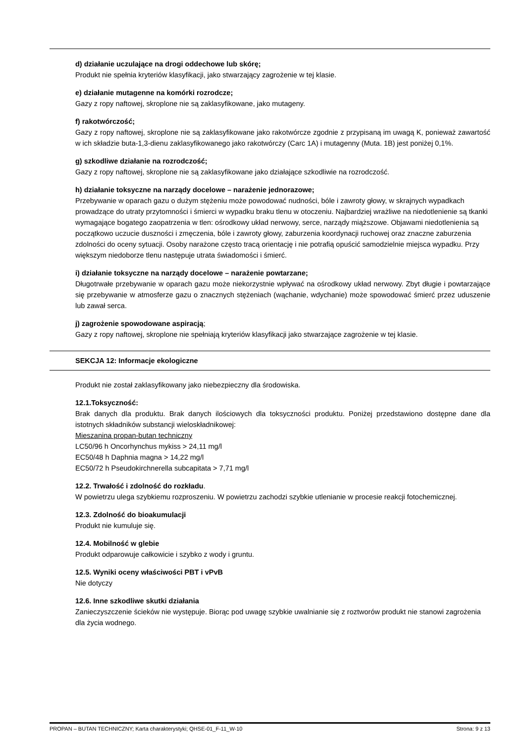d) działanie uczulające na drogi oddechowe lub skórę;
Produkt nie spełnia kryteriów klasyfikacji, jako stwarzający zagrożenie w tej klasie.
e) działanie mutagenne na komórki rozrodcze;
Gazy z ropy naftowej, skroplone nie są zaklasyfikowane, jako mutageny.
f) rakotwórczość;
Gazy z ropy naftowej, skroplone nie są zaklasyfikowane jako rakotwórcze zgodnie z przypisaną im uwagą K, ponieważ zawartość w ich składzie buta-1,3-dienu zaklasyfikowanego jako rakotwórczy (Carc 1A) i mutagenny (Muta. 1B) jest poniżej 0,1%.
g) szkodliwe działanie na rozrodczość;
Gazy z ropy naftowej, skroplone nie są zaklasyfikowane jako działające szkodliwie na rozrodczość.
h) działanie toksyczne na narządy docelowe – narażenie jednorazowe;
Przebywanie w oparach gazu o dużym stężeniu może powodować nudności, bóle i zawroty głowy, w skrajnych wypadkach prowadzące do utraty przytomności i śmierci w wypadku braku tlenu w otoczeniu. Najbardziej wrażliwe na niedotlenienie są tkanki wymagające bogatego zaopatrzenia w tlen: ośrodkowy układ nerwowy, serce, narządy miąższowe. Objawami niedotlenienia są początkowo uczucie duszności i zmęczenia, bóle i zawroty głowy, zaburzenia koordynacji ruchowej oraz znaczne zaburzenia zdolności do oceny sytuacji. Osoby narażone często tracą orientację i nie potrafią opuścić samodzielnie miejsca wypadku. Przy większym niedoborze tlenu następuje utrata świadomości i śmierć.
i) działanie toksyczne na narządy docelowe – narażenie powtarzane;
Długotrwałe przebywanie w oparach gazu może niekorzystnie wpływać na ośrodkowy układ nerwowy. Zbyt długie i powtarzające się przebywanie w atmosferze gazu o znacznych stężeniach (wąchanie, wdychanie) może spowodować śmierć przez uduszenie lub zawał serca.
j) zagrożenie spowodowane aspiracją;
Gazy z ropy naftowej, skroplone nie spełniają kryteriów klasyfikacji jako stwarzające zagrożenie w tej klasie.
SEKCJA 12: Informacje ekologiczne
Produkt nie został zaklasyfikowany jako niebezpieczny dla środowiska.
12.1.Toksyczność:
Brak danych dla produktu. Brak danych ilościowych dla toksyczności produktu. Poniżej przedstawiono dostępne dane dla istotnych składników substancji wieloskładnikowej:
Mieszanina propan-butan techniczny
LC50/96 h Oncorhynchus mykiss > 24,11 mg/l
EC50/48 h Daphnia magna > 14,22 mg/l
EC50/72 h Pseudokirchnerella subcapitata > 7,71 mg/l
12.2. Trwałość i zdolność do rozkładu.
W powietrzu ulega szybkiemu rozproszeniu. W powietrzu zachodzi szybkie utlenianie w procesie reakcji fotochemicznej.
12.3. Zdolność do bioakumulacji
Produkt nie kumuluje się.
12.4. Mobilność w glebie
Produkt odparowuje całkowicie i szybko z wody i gruntu.
12.5. Wyniki oceny właściwości PBT i vPvB
Nie dotyczy
12.6. Inne szkodliwe skutki działania
Zanieczyszczenie ścieków nie występuje. Biorąc pod uwagę szybkie uwalnianie się z roztworów produkt nie stanowi zagrożenia dla życia wodnego.
PROPAN – BUTAN TECHNICZNY; Karta charakterystyki; QHSE-01_F-11_W-10 Strona: 9 z 13